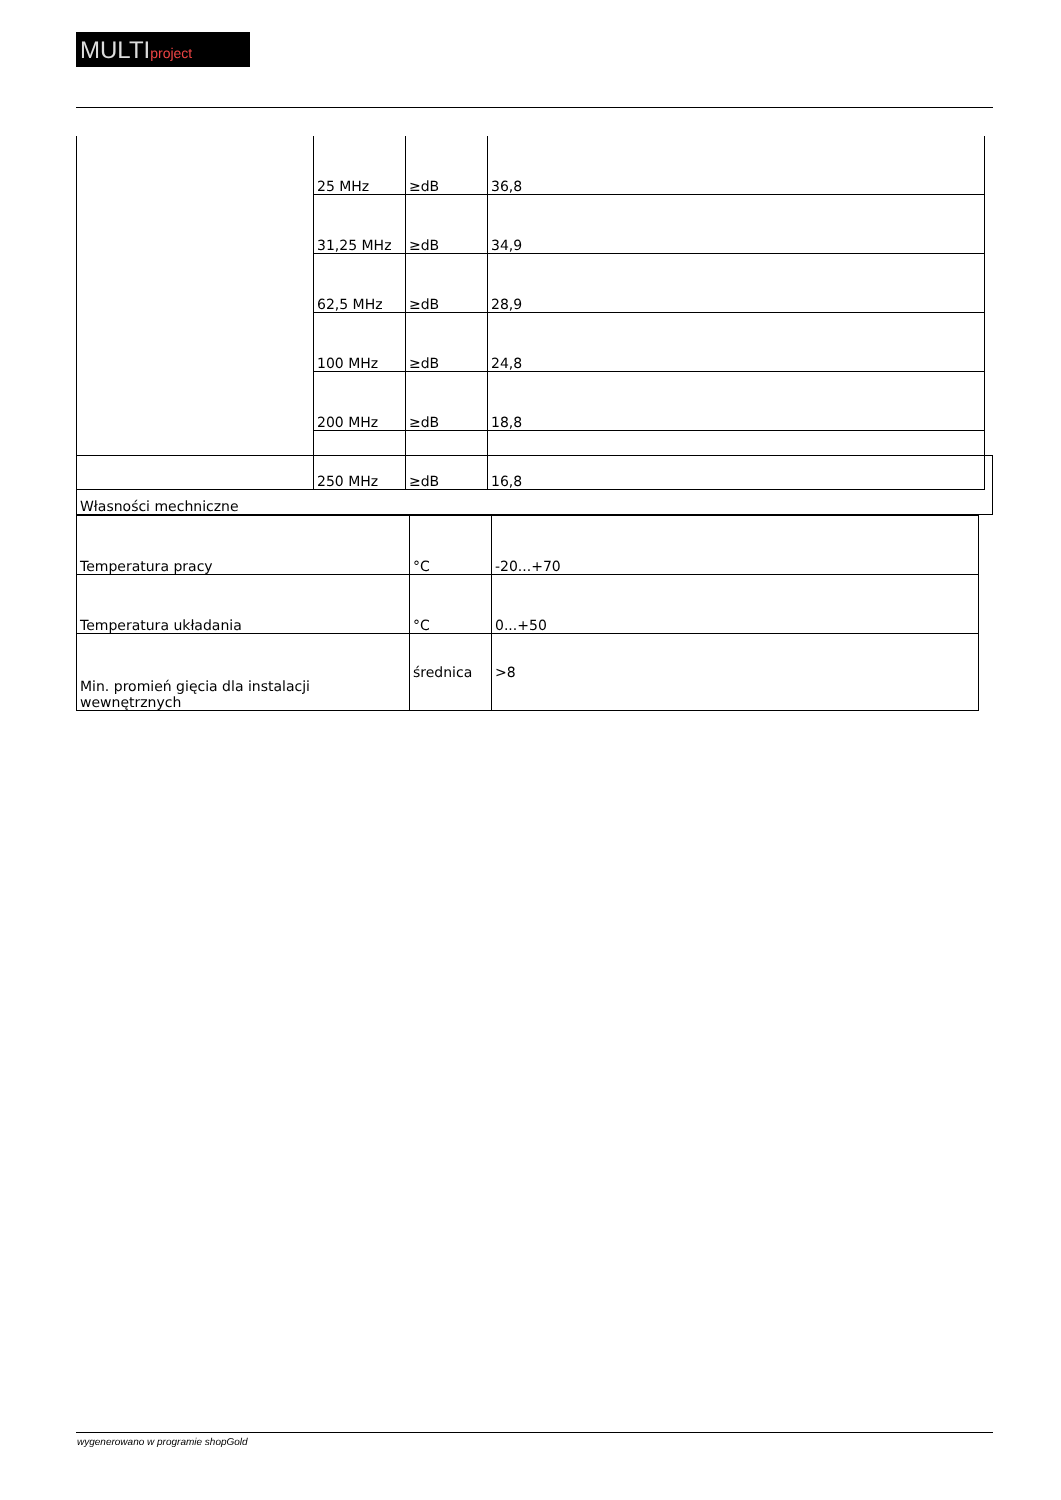MULTIproject
| | 25 MHz | ≥dB | 36,8 |
| | 31,25 MHz | ≥dB | 34,9 |
| | 62,5 MHz | ≥dB | 28,9 |
| | 100 MHz | ≥dB | 24,8 |
| | 200 MHz | ≥dB | 18,8 |
| | 250 MHz | ≥dB | 16,8 |
| Własności mechniczne |
| Temperatura pracy | °C | -20...+70 |
| Temperatura układania | °C | 0...+50 |
| Min. promień gięcia dla instalacji wewnętrznych | średnica | >8 |
wygenerowano w programie shopGold